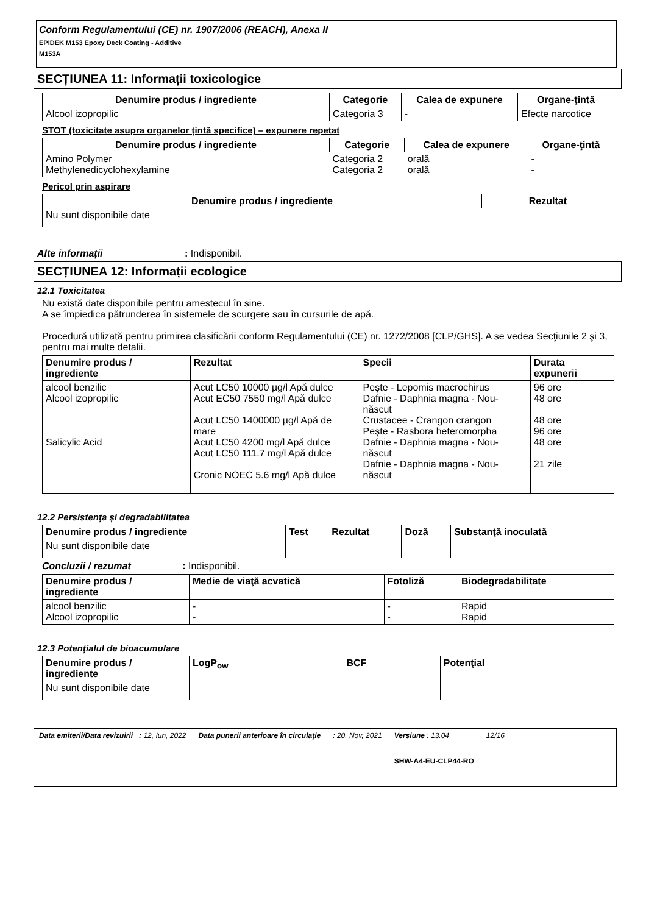Conform Regulamentului (CE) nr. 1907/2006 (REACH), Anexa II
EPIDEK M153 Epoxy Deck Coating - Additive
M153A
SECȚIUNEA 11: Informații toxicologice
| Denumire produs / ingrediente | Categorie | Calea de expunere | Organe-ţintă |
| --- | --- | --- | --- |
| Alcool izopropilic | Categoria 3 | - | Efecte narcotice |
STOT (toxicitate asupra organelor țintă specifice) – expunere repetat
| Denumire produs / ingrediente | Categorie | Calea de expunere | Organe-ţintă |
| --- | --- | --- | --- |
| Amino Polymer Methylenedicyclohexylamine | Categoria 2 Categoria 2 | orală orală | - - |
Pericol prin aspirare
| Denumire produs / ingrediente | Rezultat |
| --- | --- |
| Nu sunt disponibile date | |
Alte informații : Indisponibil.
SECȚIUNEA 12: Informații ecologice
12.1 Toxicitatea
Nu există date disponibile pentru amestecul în sine.
A se împiedica pătrunderea în sistemele de scurgere sau în cursurile de apă.
Procedură utilizată pentru primirea clasificării conform Regulamentului (CE) nr. 1272/2008 [CLP/GHS]. A se vedea Secţiunile 2 şi 3, pentru mai multe detalii.
| Denumire produs / ingrediente | Rezultat | Specii | Durata expunerii |
| --- | --- | --- | --- |
| alcool benzilic Alcool izopropilic Salicylic Acid | Acut LC50 10000 µg/l Apă dulce Acut EC50 7550 mg/l Apă dulce Acut LC50 1400000 µg/l Apă de mare Acut LC50 4200 mg/l Apă dulce Acut LC50 111.7 mg/l Apă dulce Cronic NOEC 5.6 mg/l Apă dulce | Peşte - Lepomis macrochirus Dafnie - Daphnia magna - Nou-născut Crustacee - Crangon crangon Peşte - Rasbora heteromorpha Dafnie - Daphnia magna - Nou-născut Dafnie - Daphnia magna - Nou-născut | 96 ore 48 ore 48 ore 96 ore 48 ore 21 zile |
12.2 Persistența și degradabilitatea
| Denumire produs / ingrediente | Test | Rezultat | Doză | Substanţă inoculată |
| --- | --- | --- | --- | --- |
| Nu sunt disponibile date | | | | |
Concluzii / rezumat : Indisponibil.
| Denumire produs / ingrediente | Medie de viaţă acvatică | Fotoliză | Biodegradabilitate |
| --- | --- | --- | --- |
| alcool benzilic Alcool izopropilic | - - | - - | Rapid Rapid |
12.3 Potențialul de bioacumulare
| Denumire produs / ingrediente | LogP<sub>ow</sub> | BCF | Potenţial |
| --- | --- | --- | --- |
| Nu sunt disponibile date | | | |
Data emiterii/Data revizuirii : 12, Iun, 2022
Data punerii anterioare în circulaţie
: 20, Nov, 2021 Versiune : 13.04
SHW-A4-EU-CLP44-RO
12/16